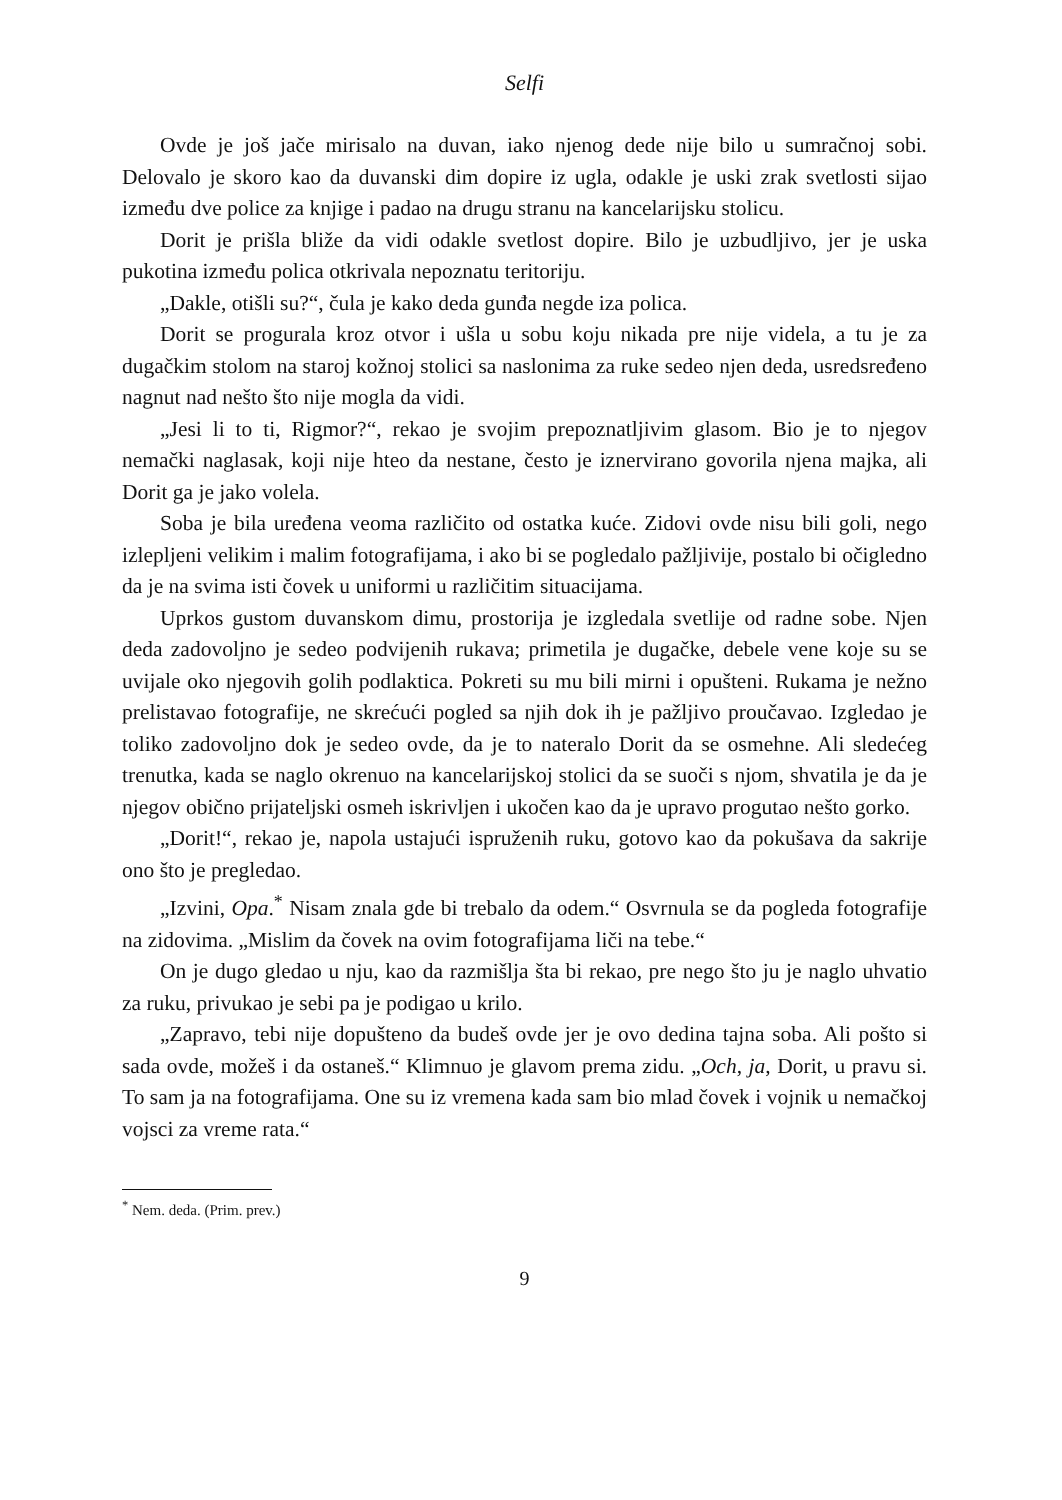Selfi
Ovde je još jače mirisalo na duvan, iako njenog dede nije bilo u sumračnoj sobi. Delovalo je skoro kao da duvanski dim dopire iz ugla, odakle je uski zrak svetlosti sijao između dve police za knjige i padao na drugu stranu na kancelarijsku stolicu.
Dorit je prišla bliže da vidi odakle svetlost dopire. Bilo je uzbudljivo, jer je uska pukotina između polica otkrivala nepoznatu teritoriju.
„Dakle, otišli su?“, čula je kako deda gunđa negde iza polica.
Dorit se progurala kroz otvor i ušla u sobu koju nikada pre nije videla, a tu je za dugačkim stolom na staroj kožnoj stolici sa naslonima za ruke sedeo njen deda, usredsređeno nagnut nad nešto što nije mogla da vidi.
„Jesi li to ti, Rigmor?“, rekao je svojim prepoznatljivim glasom. Bio je to njegov nemački naglasak, koji nije hteo da nestane, često je iznervirano govorila njena majka, ali Dorit ga je jako volela.
Soba je bila uređena veoma različito od ostatka kuće. Zidovi ovde nisu bili goli, nego izlepljeni velikim i malim fotografijama, i ako bi se pogledalo pažljivije, postalo bi očigledno da je na svima isti čovek u uniformi u različitim situacijama.
Uprkos gustom duvanskom dimu, prostorija je izgledala svetlije od radne sobe. Njen deda zadovoljno je sedeo podvijenih rukava; primetila je dugačke, debele vene koje su se uvijale oko njegovih golih podlaktica. Pokreti su mu bili mirni i opušteni. Rukama je nežno prelistavao fotografije, ne skrećući pogled sa njih dok ih je pažljivo proučavao. Izgledao je toliko zadovoljno dok je sedeo ovde, da je to nateralo Dorit da se osmehne. Ali sledećeg trenutka, kada se naglo okrenuo na kancelarijskoj stolici da se suoči s njom, shvatila je da je njegov obično prijateljski osmeh iskrivljen i ukočen kao da je upravo progutao nešto gorko.
„Dorit!“, rekao je, napola ustajući ispruženih ruku, gotovo kao da pokušava da sakrije ono što je pregledao.
„Izvini, Opa.<sup>*</sup> Nisam znala gde bi trebalo da odem.“ Osvrnula se da pogleda fotografije na zidovima. „Mislim da čovek na ovim fotografijama liči na tebe.“
On je dugo gledao u nju, kao da razmišlja šta bi rekao, pre nego što ju je naglo uhvatio za ruku, privukao je sebi pa je podigao u krilo.
„Zapravo, tebi nije dopušteno da budeš ovde jer je ovo dedina tajna soba. Ali pošto si sada ovde, možeš i da ostaneš.“ Klimnuo je glavom prema zidu. „Och, ja, Dorit, u pravu si. To sam ja na fotografijama. One su iz vremena kada sam bio mlad čovek i vojnik u nemačkoj vojsci za vreme rata.“
<sup>*</sup> Nem. deda. (Prim. prev.)
9